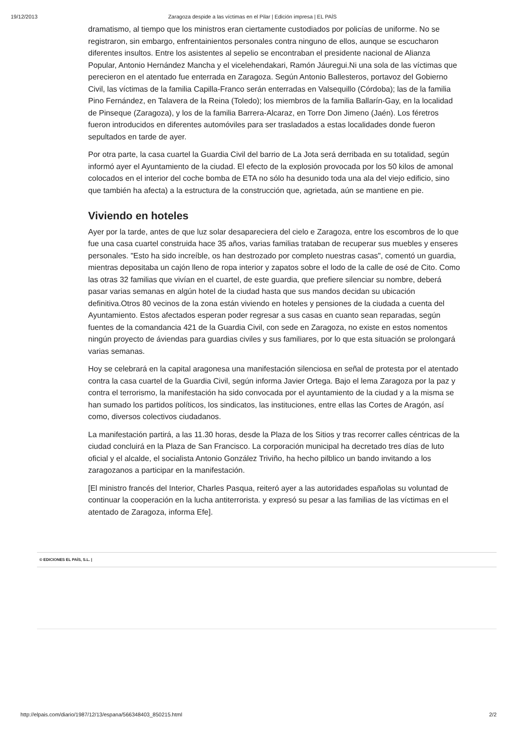19/12/2013 Zaragoza despide a las víctimas en el Pilar | Edición impresa | EL PAÍS
dramatismo, al tiempo que los ministros eran ciertamente custodiados por policías de uniforme. No se registraron, sin embargo, enfrentainientos personales contra ninguno de ellos, aunque se escucharon diferentes insultos. Entre los asistentes al sepelio se encontraban el presidente nacional de Alianza Popular, Antonio Hernández Mancha y el vicelehendakari, Ramón Jáuregui.Ni una sola de las víctimas que perecieron en el atentado fue enterrada en Zaragoza. Según Antonio Ballesteros, portavoz del Gobierno Civil, las víctimas de la familia Capilla-Franco serán enterradas en Valsequillo (Córdoba); las de la familia Pino Fernández, en Talavera de la Reina (Toledo); los miembros de la familia Ballarín-Gay, en la localidad de Pinseque (Zaragoza), y los de la familia Barrera-Alcaraz, en Torre Don Jimeno (Jaén). Los féretros fueron introducidos en diferentes automóviles para ser trasladados a estas localidades donde fueron sepultados en tarde de ayer.
Por otra parte, la casa cuartel la Guardia Civil del barrio de La Jota será derribada en su totalidad, según informó ayer el Ayuntamiento de la ciudad. El efecto de la explosión provocada por los 50 kilos de amonal colocados en el interior del coche bomba de ETA no sólo ha desunido toda una ala del viejo edificio, sino que también ha afecta) a la estructura de la construcción que, agrietada, aún se mantiene en pie.
Viviendo en hoteles
Ayer por la tarde, antes de que luz solar desapareciera del cielo e Zaragoza, entre los escombros de lo que fue una casa cuartel construida hace 35 años, varias familias trataban de recuperar sus muebles y enseres personales. "Esto ha sido increíble, os han destrozado por completo nuestras casas", comentó un guardia, mientras depositaba un cajón lleno de ropa interior y zapatos sobre el lodo de la calle de osé de Cito. Como las otras 32 familias que vivían en el cuartel, de este guardia, que prefiere silenciar su nombre, deberá pasar varias semanas en algún hotel de la ciudad hasta que sus mandos decidan su ubicación definitiva.Otros 80 vecinos de la zona están viviendo en hoteles y pensiones de la ciudada a cuenta del Ayuntamiento. Estos afectados esperan poder regresar a sus casas en cuanto sean reparadas, según fuentes de la comandancia 421 de la Guardia Civil, con sede en Zaragoza, no existe en estos nomentos ningún proyecto de áviendas para guardias civiles y sus familiares, por lo que esta situación se prolongará varias semanas.
Hoy se celebrará en la capital aragonesa una manifestación silenciosa en señal de protesta por el atentado contra la casa cuartel de la Guardia Civil, según informa Javier Ortega. Bajo el lema Zaragoza por la paz y contra el terrorismo, la manifestación ha sido convocada por el ayuntamiento de la ciudad y a la misma se han sumado los partidos políticos, los sindicatos, las instituciones, entre ellas las Cortes de Aragón, así como, diversos colectivos ciudadanos.
La manifestación partirá, a las 11.30 horas, desde la Plaza de los Sitios y tras recorrer calles céntricas de la ciudad concluirá en la Plaza de San Francisco. La corporación municipal ha decretado tres días de luto oficial y el alcalde, el socialista Antonio González Triviño, ha hecho pilblico un bando invitando a los zaragozanos a participar en la manifestación.
[El ministro francés del Interior, Charles Pasqua, reiteró ayer a las autoridades españolas su voluntad de continuar la cooperación en la lucha antiterrorista. y expresó su pesar a las familias de las víctimas en el atentado de Zaragoza, informa Efe].
© EDICIONES EL PAÍS, S.L. |
http://elpais.com/diario/1987/12/13/espana/566348403_850215.html 2/2